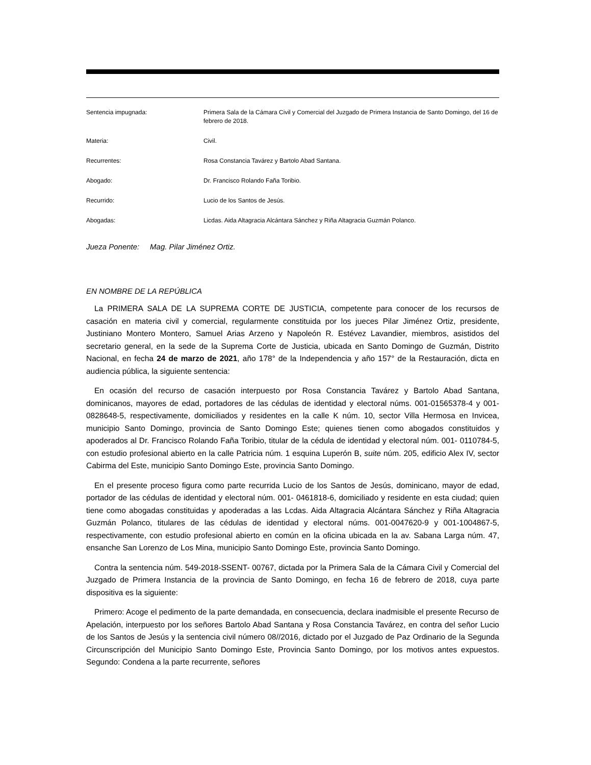| Sentencia impugnada: | Primera Sala de la Cámara Civil y Comercial del Juzgado de Primera Instancia de Santo Domingo, del 16 de febrero de 2018. |
| Materia: | Civil. |
| Recurrentes: | Rosa Constancia Tavárez y Bartolo Abad Santana. |
| Abogado: | Dr. Francisco Rolando Faña Toribio. |
| Recurrido: | Lucio de los Santos de Jesús. |
| Abogadas: | Licdas. Aida Altagracia Alcántara Sánchez y Riña Altagracia Guzmán Polanco. |
Jueza Ponente: Mag. Pilar Jiménez Ortiz.
EN NOMBRE DE LA REPÚBLICA
La PRIMERA SALA DE LA SUPREMA CORTE DE JUSTICIA, competente para conocer de los recursos de casación en materia civil y comercial, regularmente constituida por los jueces Pilar Jiménez Ortiz, presidente, Justiniano Montero Montero, Samuel Arias Arzeno y Napoleón R. Estévez Lavandier, miembros, asistidos del secretario general, en la sede de la Suprema Corte de Justicia, ubicada en Santo Domingo de Guzmán, Distrito Nacional, en fecha 24 de marzo de 2021, año 178° de la Independencia y año 157° de la Restauración, dicta en audiencia pública, la siguiente sentencia:
En ocasión del recurso de casación interpuesto por Rosa Constancia Tavárez y Bartolo Abad Santana, dominicanos, mayores de edad, portadores de las cédulas de identidad y electoral núms. 001-01565378-4 y 001- 0828648-5, respectivamente, domiciliados y residentes en la calle K núm. 10, sector Villa Hermosa en Invicea, municipio Santo Domingo, provincia de Santo Domingo Este; quienes tienen como abogados constituidos y apoderados al Dr. Francisco Rolando Faña Toribio, titular de la cédula de identidad y electoral núm. 001- 0110784-5, con estudio profesional abierto en la calle Patricia núm. 1 esquina Luperón B, suite núm. 205, edificio Alex IV, sector Cabirma del Este, municipio Santo Domingo Este, provincia Santo Domingo.
En el presente proceso figura como parte recurrida Lucio de los Santos de Jesús, dominicano, mayor de edad, portador de las cédulas de identidad y electoral núm. 001- 0461818-6, domiciliado y residente en esta ciudad; quien tiene como abogadas constituidas y apoderadas a las Lcdas. Aida Altagracia Alcántara Sánchez y Riña Altagracia Guzmán Polanco, titulares de las cédulas de identidad y electoral núms. 001-0047620-9 y 001-1004867-5, respectivamente, con estudio profesional abierto en común en la oficina ubicada en la av. Sabana Larga núm. 47, ensanche San Lorenzo de Los Mina, municipio Santo Domingo Este, provincia Santo Domingo.
Contra la sentencia núm. 549-2018-SSENT- 00767, dictada por la Primera Sala de la Cámara Civil y Comercial del Juzgado de Primera Instancia de la provincia de Santo Domingo, en fecha 16 de febrero de 2018, cuya parte dispositiva es la siguiente:
Primero: Acoge el pedimento de la parte demandada, en consecuencia, declara inadmisible el presente Recurso de Apelación, interpuesto por los señores Bartolo Abad Santana y Rosa Constancia Tavárez, en contra del señor Lucio de los Santos de Jesús y la sentencia civil número 08//2016, dictado por el Juzgado de Paz Ordinario de la Segunda Circunscripción del Municipio Santo Domingo Este, Provincia Santo Domingo, por los motivos antes expuestos. Segundo: Condena a la parte recurrente, señores